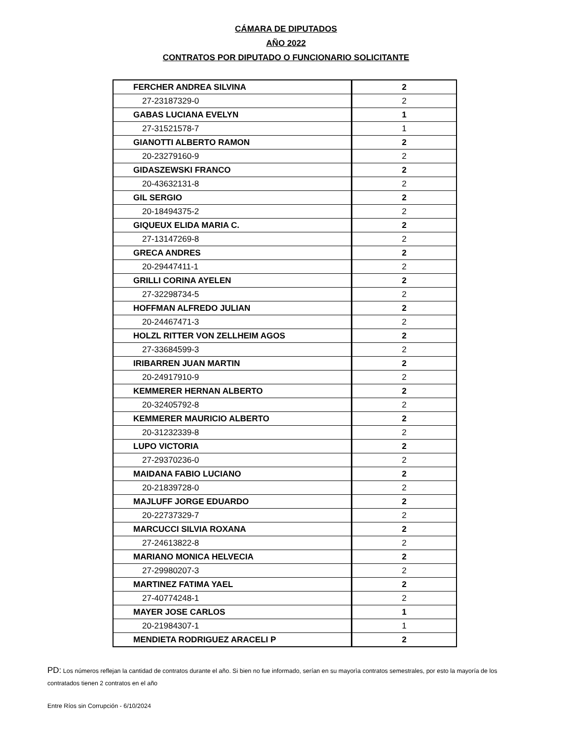CÁMARA DE DIPUTADOS
AÑO 2022
CONTRATOS POR DIPUTADO O FUNCIONARIO SOLICITANTE
| FERCHER ANDREA SILVINA | 2 |
| 27-23187329-0 | 2 |
| GABAS LUCIANA EVELYN | 1 |
| 27-31521578-7 | 1 |
| GIANOTTI ALBERTO RAMON | 2 |
| 20-23279160-9 | 2 |
| GIDASZEWSKI FRANCO | 2 |
| 20-43632131-8 | 2 |
| GIL SERGIO | 2 |
| 20-18494375-2 | 2 |
| GIQUEUX ELIDA MARIA C. | 2 |
| 27-13147269-8 | 2 |
| GRECA ANDRES | 2 |
| 20-29447411-1 | 2 |
| GRILLI CORINA AYELEN | 2 |
| 27-32298734-5 | 2 |
| HOFFMAN ALFREDO JULIAN | 2 |
| 20-24467471-3 | 2 |
| HOLZL RITTER VON ZELLHEIM AGOS | 2 |
| 27-33684599-3 | 2 |
| IRIBARREN JUAN MARTIN | 2 |
| 20-24917910-9 | 2 |
| KEMMERER HERNAN ALBERTO | 2 |
| 20-32405792-8 | 2 |
| KEMMERER MAURICIO ALBERTO | 2 |
| 20-31232339-8 | 2 |
| LUPO VICTORIA | 2 |
| 27-29370236-0 | 2 |
| MAIDANA FABIO LUCIANO | 2 |
| 20-21839728-0 | 2 |
| MAJLUFF JORGE EDUARDO | 2 |
| 20-22737329-7 | 2 |
| MARCUCCI SILVIA ROXANA | 2 |
| 27-24613822-8 | 2 |
| MARIANO MONICA HELVECIA | 2 |
| 27-29980207-3 | 2 |
| MARTINEZ FATIMA YAEL | 2 |
| 27-40774248-1 | 2 |
| MAYER JOSE CARLOS | 1 |
| 20-21984307-1 | 1 |
| MENDIETA RODRIGUEZ ARACELI P | 2 |
PD: Los números reflejan la cantidad de contratos durante el año. Si bien no fue informado, serían en su mayorìa contratos semestrales, por esto la mayoría de los contratados tienen 2 contratos en el año
Entre Ríos sin Corrupción - 6/10/2024